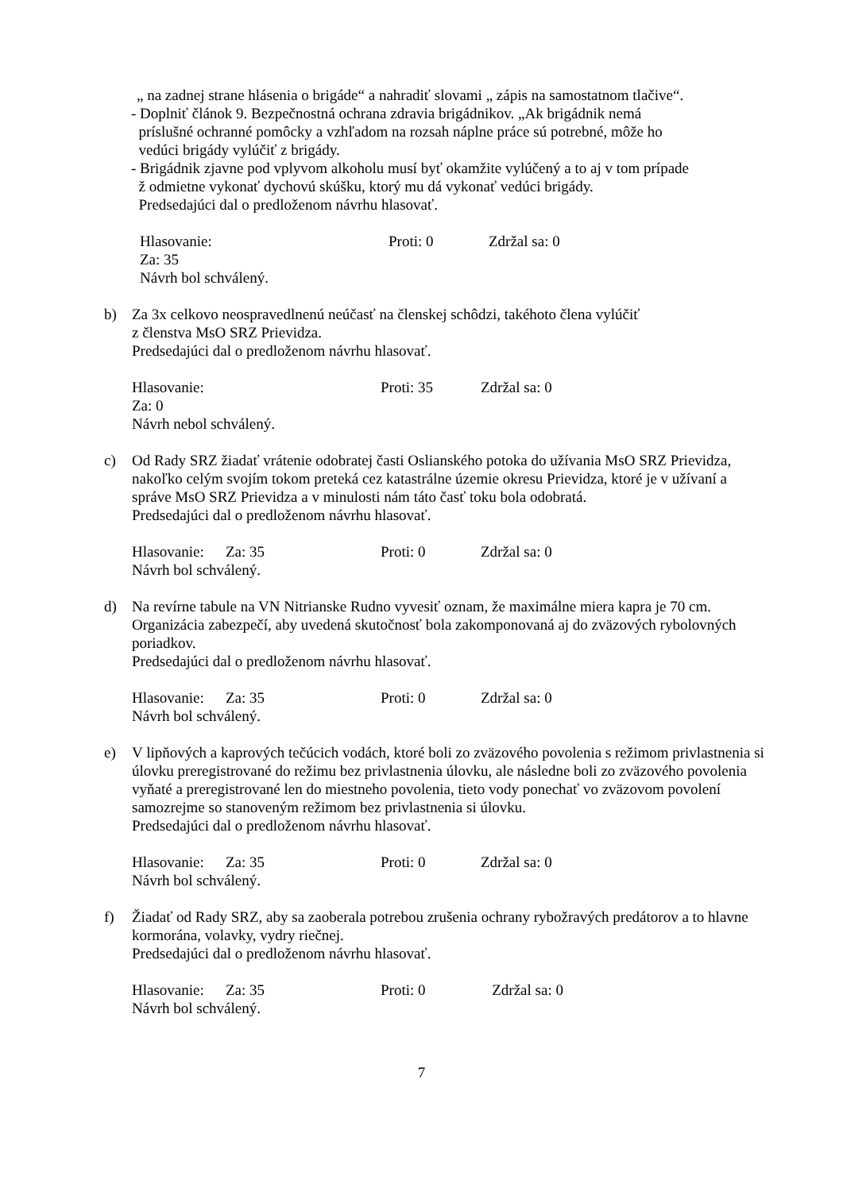„ na zadnej strane hlásenia o brigáde“ a nahradiť slovami „ zápis na samostatnom tlačive“.
- Doplniť článok 9. Bezpečnostná ochrana zdravia brigádnikov. „Ak brigádnik nemá
príslušné ochranné pomôcky a vzhľadom na rozsah náplne práce sú potrebné, môže ho
vedúci brigády vylúčiť z brigády.
- Brigádnik zjavne pod vplyvom alkoholu musí byť okamžite vylúčený a to aj v tom prípade
ž odmietne vykonať dychovú skúšku, ktorý mu dá vykonať vedúci brigády.
Predsedajúci dal o predloženom návrhu hlasovať.
Hlasovanie: Za: 35 Proti: 0 Zdržal sa: 0
Návrh bol schválený.
b) Za 3x celkovo neospravedlnenú neúčasť na členskej schôdzi, takéhoto člena vylúčiť
z členstva MsO SRZ Prievidza.
Predsedajúci dal o predloženom návrhu hlasovať.
Hlasovanie: Za: 0 Proti: 35 Zdržal sa: 0
Návrh nebol schválený.
c) Od Rady SRZ žiadať vrátenie odobratej časti Oslianského potoka do užívania MsO SRZ Prievidza, nakoľko celým svojím tokom preteká cez katastrálne územie okresu Prievidza, ktoré je v užívaní a správe MsO SRZ Prievidza a v minulosti nám táto časť toku bola odobratá.
Predsedajúci dal o predloženom návrhu hlasovať.
Hlasovanie: Za: 35 Proti: 0 Zdržal sa: 0
Návrh bol schválený.
d) Na revírne tabule na VN Nitrianske Rudno vyvesiť oznam, že maximálne miera kapra je 70 cm. Organizácia zabezpečí, aby uvedená skutočnosť bola zakomponovaná aj do zväzových rybolovných poriadkov.
Predsedajúci dal o predloženom návrhu hlasovať.
Hlasovanie: Za: 35 Proti: 0 Zdržal sa: 0
Návrh bol schválený.
e) V lipňových a kaprových tečúcich vodách, ktoré boli zo zväzového povolenia s režimom privlastnenia si úlovku preregistrované do režimu bez privlastnenia úlovku, ale následne boli zo zväzového povolenia vyňaté a preregistrované len do miestneho povolenia, tieto vody ponechať vo zväzovom povolení samozrejme so stanoveným režimom bez privlastnenia si úlovku.
Predsedajúci dal o predloženom návrhu hlasovať.
Hlasovanie: Za: 35 Proti: 0 Zdržal sa: 0
Návrh bol schválený.
f) Žiadať od Rady SRZ, aby sa zaoberala potrebou zrušenia ochrany rybožravých predátorov a to hlavne kormorána, volavky, vydry riečnej.
Predsedajúci dal o predloženom návrhu hlasovať.
Hlasovanie: Za: 35 Proti: 0 Zdržal sa: 0
Návrh bol schválený.
7